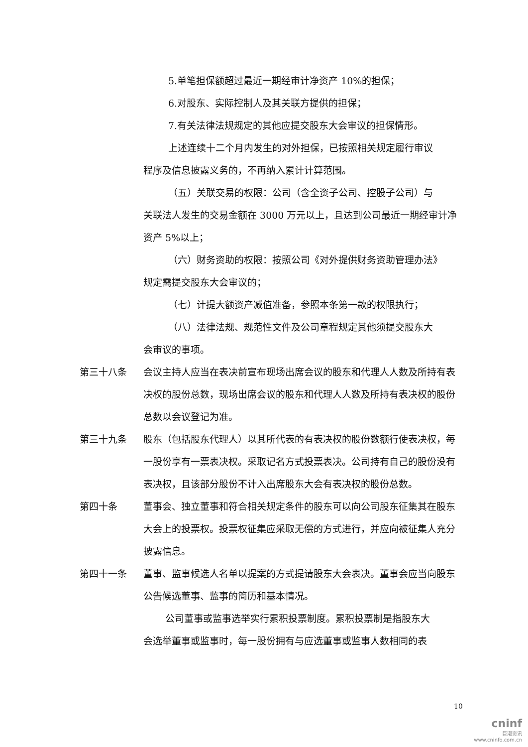5.单笔担保额超过最近一期经审计净资产 10%的担保；
6.对股东、实际控制人及其关联方提供的担保；
7.有关法律法规规定的其他应提交股东大会审议的担保情形。
上述连续十二个月内发生的对外担保，已按照相关规定履行审议
程序及信息披露义务的，不再纳入累计计算范围。
（五）关联交易的权限：公司（含全资子公司、控股子公司）与
关联法人发生的交易金额在 3000 万元以上，且达到公司最近一期经审计净资产 5%以上；
（六）财务资助的权限：按照公司《对外提供财务资助管理办法》
规定需提交股东大会审议的；
（七）计提大额资产减值准备，参照本条第一款的权限执行；
（八）法律法规、规范性文件及公司章程规定其他须提交股东大
会审议的事项。
第三十八条 会议主持人应当在表决前宣布现场出席会议的股东和代理人人数及所持有表决权的股份总数，现场出席会议的股东和代理人人数及所持有表决权的股份总数以会议登记为准。
第三十九条 股东（包括股东代理人）以其所代表的有表决权的股份数额行使表决权，每一股份享有一票表决权。采取记名方式投票表决。公司持有自己的股份没有表决权，且该部分股份不计入出席股东大会有表决权的股份总数。
第四十条 董事会、独立董事和符合相关规定条件的股东可以向公司股东征集其在股东大会上的投票权。投票权征集应采取无偿的方式进行，并应向被征集人充分披露信息。
第四十一条 董事、监事候选人名单以提案的方式提请股东大会表决。董事会应当向股东公告候选董事、监事的简历和基本情况。
公司董事或监事选举实行累积投票制度。累积投票制是指股东大
会选举董事或监事时，每一股份拥有与应选董事或监事人数相同的表
10
cninf
巨潮资讯
www.cninfo.com.cn